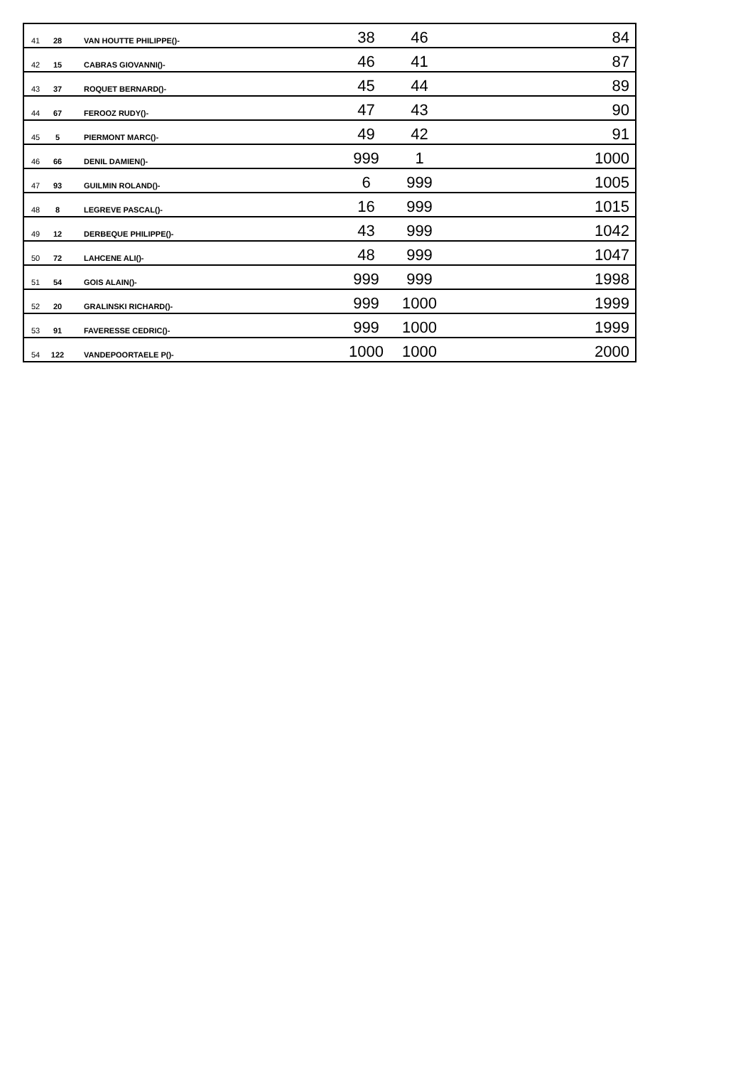| 41 | 28 | VAN HOUTTE PHILIPPE()- | 38 | 46 | 84 |
| 42 | 15 | CABRAS GIOVANNI()- | 46 | 41 | 87 |
| 43 | 37 | ROQUET BERNARD()- | 45 | 44 | 89 |
| 44 | 67 | FEROOZ RUDY()- | 47 | 43 | 90 |
| 45 | 5 | PIERMONT MARC()- | 49 | 42 | 91 |
| 46 | 66 | DENIL DAMIEN()- | 999 | 1 | 1000 |
| 47 | 93 | GUILMIN ROLAND()- | 6 | 999 | 1005 |
| 48 | 8 | LEGREVE PASCAL()- | 16 | 999 | 1015 |
| 49 | 12 | DERBEQUE PHILIPPE()- | 43 | 999 | 1042 |
| 50 | 72 | LAHCENE ALI()- | 48 | 999 | 1047 |
| 51 | 54 | GOIS ALAIN()- | 999 | 999 | 1998 |
| 52 | 20 | GRALINSKI RICHARD()- | 999 | 1000 | 1999 |
| 53 | 91 | FAVERESSE CEDRIC()- | 999 | 1000 | 1999 |
| 54 | 122 | VANDEPOORTAELE P()- | 1000 | 1000 | 2000 |